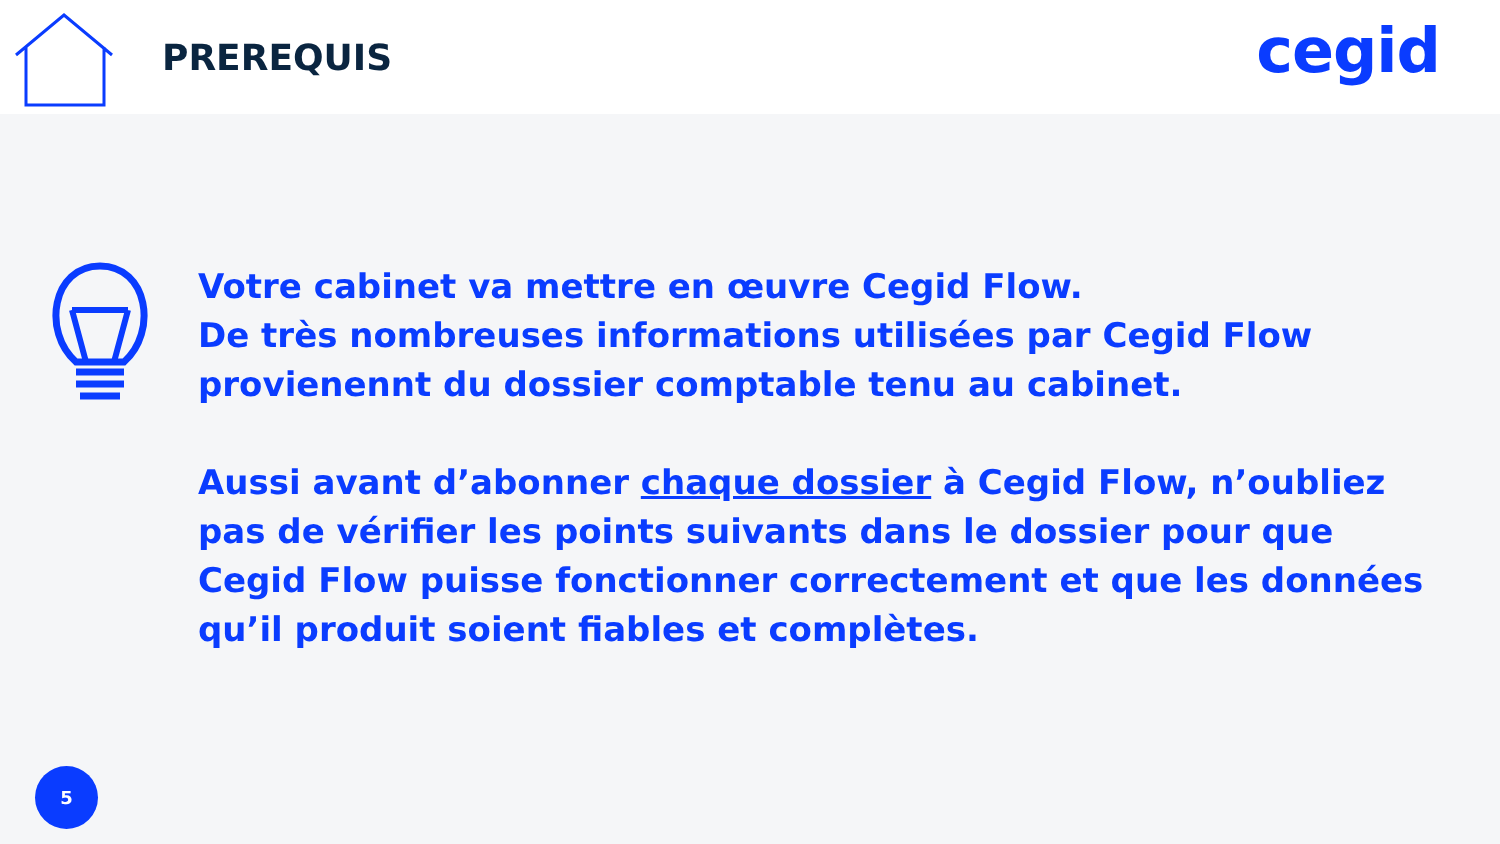PREREQUIS
cegid
Votre cabinet va mettre en œuvre Cegid Flow.
De très nombreuses informations utilisées par Cegid Flow provienennt du dossier comptable tenu au cabinet.
Aussi avant d’abonner chaque dossier à Cegid Flow, n’oubliez pas de vérifier les points suivants dans le dossier pour que Cegid Flow puisse fonctionner correctement et que les données qu’il produit soient fiables et complètes.
5